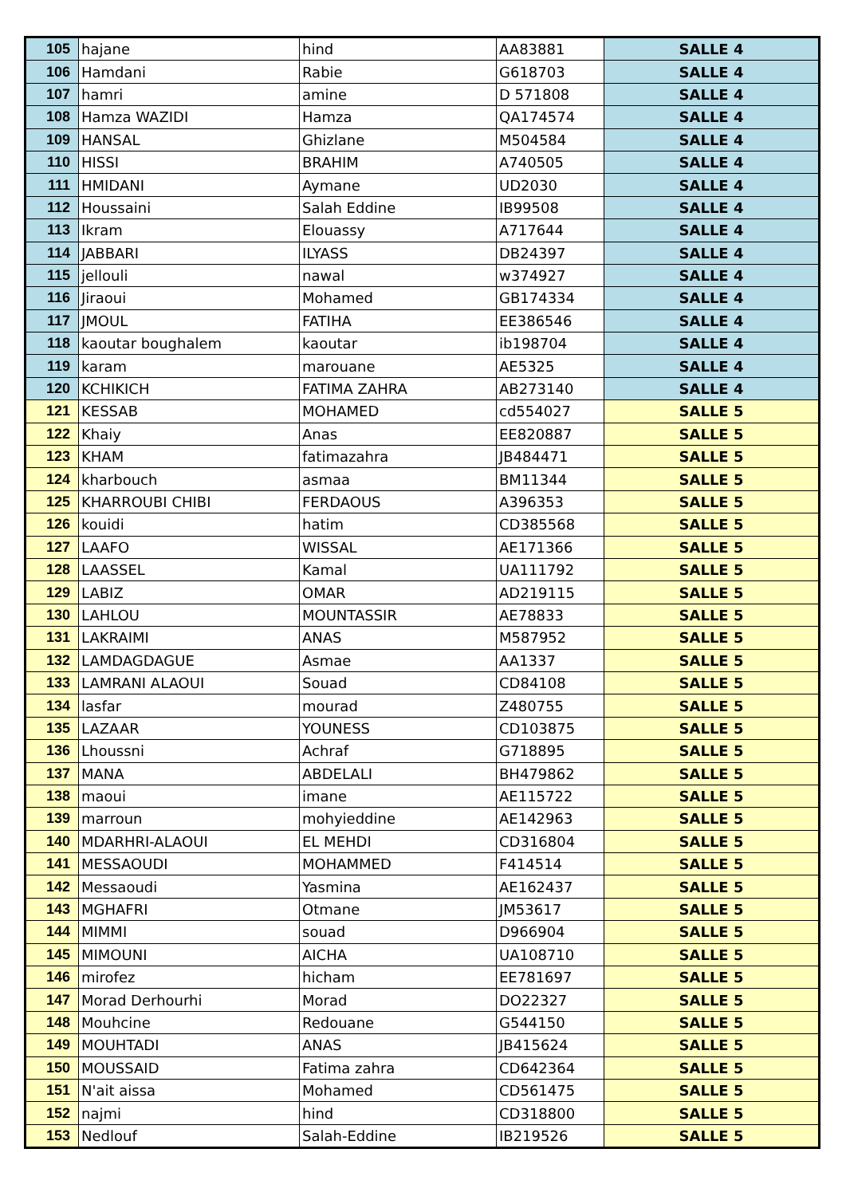| 105 | hajane | hind | AA83881 | SALLE 4 |
| 106 | Hamdani | Rabie | G618703 | SALLE 4 |
| 107 | hamri | amine | D 571808 | SALLE 4 |
| 108 | Hamza WAZIDI | Hamza | QA174574 | SALLE 4 |
| 109 | HANSAL | Ghizlane | M504584 | SALLE 4 |
| 110 | HISSI | BRAHIM | A740505 | SALLE 4 |
| 111 | HMIDANI | Aymane | UD2030 | SALLE 4 |
| 112 | Houssaini | Salah Eddine | IB99508 | SALLE 4 |
| 113 | Ikram | Elouassy | A717644 | SALLE 4 |
| 114 | JABBARI | ILYASS | DB24397 | SALLE 4 |
| 115 | jellouli | nawal | w374927 | SALLE 4 |
| 116 | Jiraoui | Mohamed | GB174334 | SALLE 4 |
| 117 | JMOUL | FATIHA | EE386546 | SALLE 4 |
| 118 | kaoutar boughalem | kaoutar | ib198704 | SALLE 4 |
| 119 | karam | marouane | AE5325 | SALLE 4 |
| 120 | KCHIKICH | FATIMA ZAHRA | AB273140 | SALLE 4 |
| 121 | KESSAB | MOHAMED | cd554027 | SALLE 5 |
| 122 | Khaiy | Anas | EE820887 | SALLE 5 |
| 123 | KHAM | fatimazahra | JB484471 | SALLE 5 |
| 124 | kharbouch | asmaa | BM11344 | SALLE 5 |
| 125 | KHARROUBI CHIBI | FERDAOUS | A396353 | SALLE 5 |
| 126 | kouidi | hatim | CD385568 | SALLE 5 |
| 127 | LAAFO | WISSAL | AE171366 | SALLE 5 |
| 128 | LAASSEL | Kamal | UA111792 | SALLE 5 |
| 129 | LABIZ | OMAR | AD219115 | SALLE 5 |
| 130 | LAHLOU | MOUNTASSIR | AE78833 | SALLE 5 |
| 131 | LAKRAIMI | ANAS | M587952 | SALLE 5 |
| 132 | LAMDAGDAGUE | Asmae | AA1337 | SALLE 5 |
| 133 | LAMRANI ALAOUI | Souad | CD84108 | SALLE 5 |
| 134 | lasfar | mourad | Z480755 | SALLE 5 |
| 135 | LAZAAR | YOUNESS | CD103875 | SALLE 5 |
| 136 | Lhoussni | Achraf | G718895 | SALLE 5 |
| 137 | MANA | ABDELALI | BH479862 | SALLE 5 |
| 138 | maoui | imane | AE115722 | SALLE 5 |
| 139 | marroun | mohyieddine | AE142963 | SALLE 5 |
| 140 | MDARHRI-ALAOUI | EL MEHDI | CD316804 | SALLE 5 |
| 141 | MESSAOUDI | MOHAMMED | F414514 | SALLE 5 |
| 142 | Messaoudi | Yasmina | AE162437 | SALLE 5 |
| 143 | MGHAFRI | Otmane | JM53617 | SALLE 5 |
| 144 | MIMMI | souad | D966904 | SALLE 5 |
| 145 | MIMOUNI | AICHA | UA108710 | SALLE 5 |
| 146 | mirofez | hicham | EE781697 | SALLE 5 |
| 147 | Morad Derhourhi | Morad | DO22327 | SALLE 5 |
| 148 | Mouhcine | Redouane | G544150 | SALLE 5 |
| 149 | MOUHTADI | ANAS | JB415624 | SALLE 5 |
| 150 | MOUSSAID | Fatima zahra | CD642364 | SALLE 5 |
| 151 | N'ait aissa | Mohamed | CD561475 | SALLE 5 |
| 152 | najmi | hind | CD318800 | SALLE 5 |
| 153 | Nedlouf | Salah-Eddine | IB219526 | SALLE 5 |